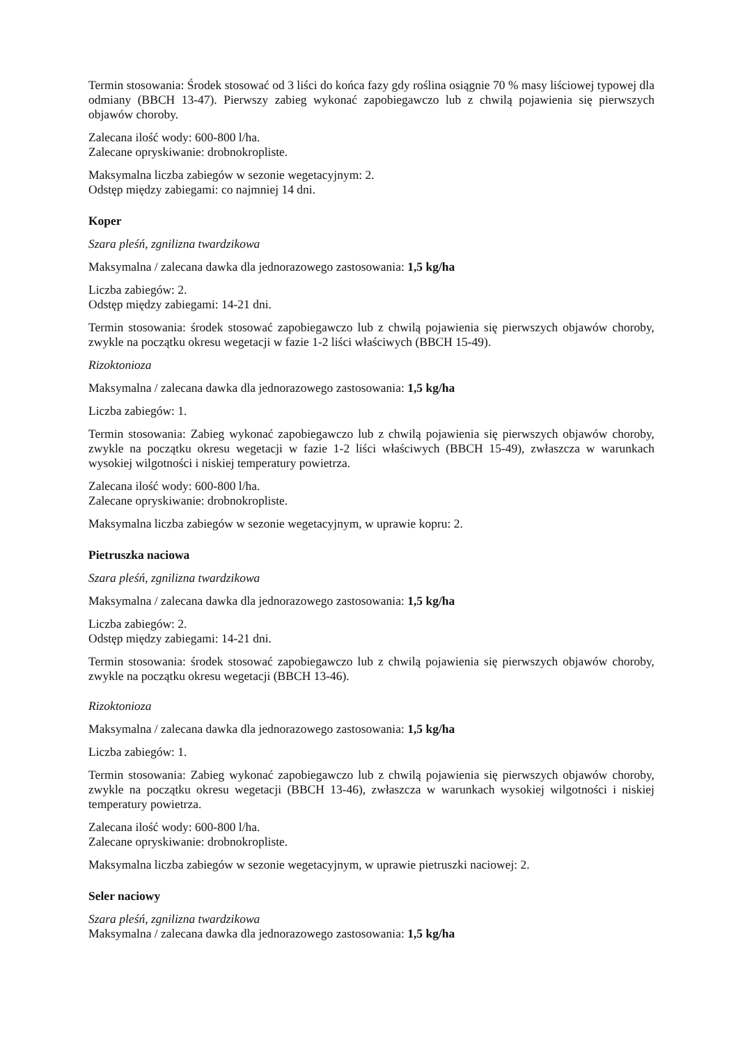Termin stosowania: Środek stosować od 3 liści do końca fazy gdy roślina osiągnie 70 % masy liściowej typowej dla odmiany (BBCH 13-47). Pierwszy zabieg wykonać zapobiegawczo lub z chwilą pojawienia się pierwszych objawów choroby.
Zalecana ilość wody: 600-800 l/ha.
Zalecane opryskiwanie: drobnokropliste.
Maksymalna liczba zabiegów w sezonie wegetacyjnym: 2.
Odstęp między zabiegami: co najmniej 14 dni.
Koper
Szara pleśń, zgnilizna twardzikowa
Maksymalna / zalecana dawka dla jednorazowego zastosowania: 1,5 kg/ha
Liczba zabiegów: 2.
Odstęp między zabiegami: 14-21 dni.
Termin stosowania: środek stosować zapobiegawczo lub z chwilą pojawienia się pierwszych objawów choroby, zwykle na początku okresu wegetacji w fazie 1-2 liści właściwych (BBCH 15-49).
Rizoktonioza
Maksymalna / zalecana dawka dla jednorazowego zastosowania: 1,5 kg/ha
Liczba zabiegów: 1.
Termin stosowania: Zabieg wykonać zapobiegawczo lub z chwilą pojawienia się pierwszych objawów choroby, zwykle na początku okresu wegetacji w fazie 1-2 liści właściwych (BBCH 15-49), zwłaszcza w warunkach wysokiej wilgotności i niskiej temperatury powietrza.
Zalecana ilość wody: 600-800 l/ha.
Zalecane opryskiwanie: drobnokropliste.
Maksymalna liczba zabiegów w sezonie wegetacyjnym, w uprawie kopru: 2.
Pietruszka naciowa
Szara pleśń, zgnilizna twardzikowa
Maksymalna / zalecana dawka dla jednorazowego zastosowania: 1,5 kg/ha
Liczba zabiegów: 2.
Odstęp między zabiegami: 14-21 dni.
Termin stosowania: środek stosować zapobiegawczo lub z chwilą pojawienia się pierwszych objawów choroby, zwykle na początku okresu wegetacji (BBCH 13-46).
Rizoktonioza
Maksymalna / zalecana dawka dla jednorazowego zastosowania: 1,5 kg/ha
Liczba zabiegów: 1.
Termin stosowania: Zabieg wykonać zapobiegawczo lub z chwilą pojawienia się pierwszych objawów choroby, zwykle na początku okresu wegetacji (BBCH 13-46), zwłaszcza w warunkach wysokiej wilgotności i niskiej temperatury powietrza.
Zalecana ilość wody: 600-800 l/ha.
Zalecane opryskiwanie: drobnokropliste.
Maksymalna liczba zabiegów w sezonie wegetacyjnym, w uprawie pietruszki naciowej: 2.
Seler naciowy
Szara pleśń, zgnilizna twardzikowa
Maksymalna / zalecana dawka dla jednorazowego zastosowania: 1,5 kg/ha